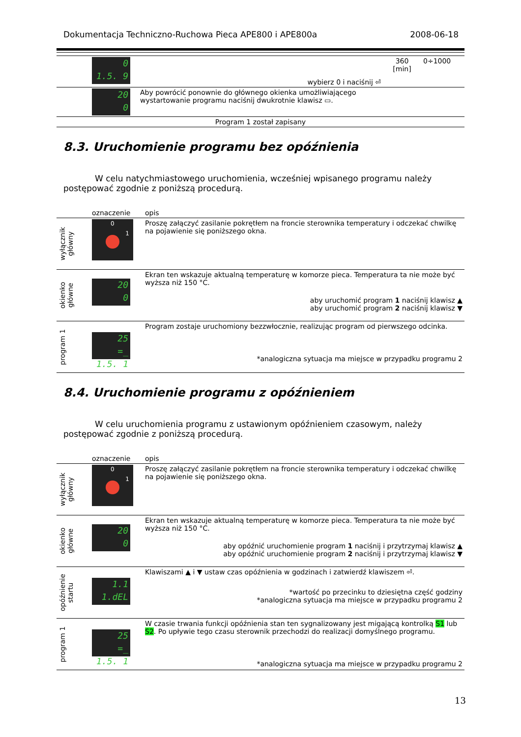Dokumentacja Techniczno-Ruchowa Pieca APE800 i APE800a 2008-06-18
| | 0 1.5. 9 | wybierz 0 i naciśnij ⏎ | 360 [min] | 0÷1000 |
| | 20 0 | Aby powrócić ponownie do głównego okienka umożliwiającego wystartowanie programu naciśnij dwukrotnie klawisz ▭. | | |
| Program 1 został zapisany | | | | |
8.3. Uruchomienie programu bez opóźnienia
W celu natychmiastowego uruchomienia, wcześniej wpisanego programu należy postępować zgodnie z poniższą procedurą.
| | oznaczenie | opis |
| wyłącznik główny | 0 1 | Proszę załączyć zasilanie pokrętłem na froncie sterownika temperatury i odczekać chwilkę na pojawienie się poniższego okna. |
| okienko główne | 20 0 | Ekran ten wskazuje aktualną temperaturę w komorze pieca. Temperatura ta nie może być wyższa niż 150 °C. aby uruchomić program 1 naciśnij klawisz ▲ aby uruchomić program 2 naciśnij klawisz ▼ |
| program 1 | 25 =_ 1.5. 1 | Program zostaje uruchomiony bezzwłocznie, realizując program od pierwszego odcinka. *analogiczna sytuacja ma miejsce w przypadku programu 2 |
8.4. Uruchomienie programu z opóźnieniem
W celu uruchomienia programu z ustawionym opóźnieniem czasowym, należy postępować zgodnie z poniższą procedurą.
| | oznaczenie | opis |
| wyłącznik główny | 0 1 | Proszę załączyć zasilanie pokrętłem na froncie sterownika temperatury i odczekać chwilkę na pojawienie się poniższego okna. |
| okienko główne | 20 0 | Ekran ten wskazuje aktualną temperaturę w komorze pieca. Temperatura ta nie może być wyższa niż 150 °C. aby opóźnić uruchomienie program 1 naciśnij i przytrzymaj klawisz ▲ aby opóźnić uruchomienie program 2 naciśnij i przytrzymaj klawisz ▼ |
| opóźnienie startu | 1.1 1.dEL | Klawiszami ▲ i ▼ ustaw czas opóźnienia w godzinach i zatwierdź klawiszem ⏎. *wartość po przecinku to dziesiętna część godziny *analogiczna sytuacja ma miejsce w przypadku programu 2 |
| program 1 | 25 =_ 1.5. 1 | W czasie trwania funkcji opóźnienia stan ten sygnalizowany jest migającą kontrolką S1 lub S2 . Po upływie tego czasu sterownik przechodzi do realizacji domyślnego programu. *analogiczna sytuacja ma miejsce w przypadku programu 2 |
13